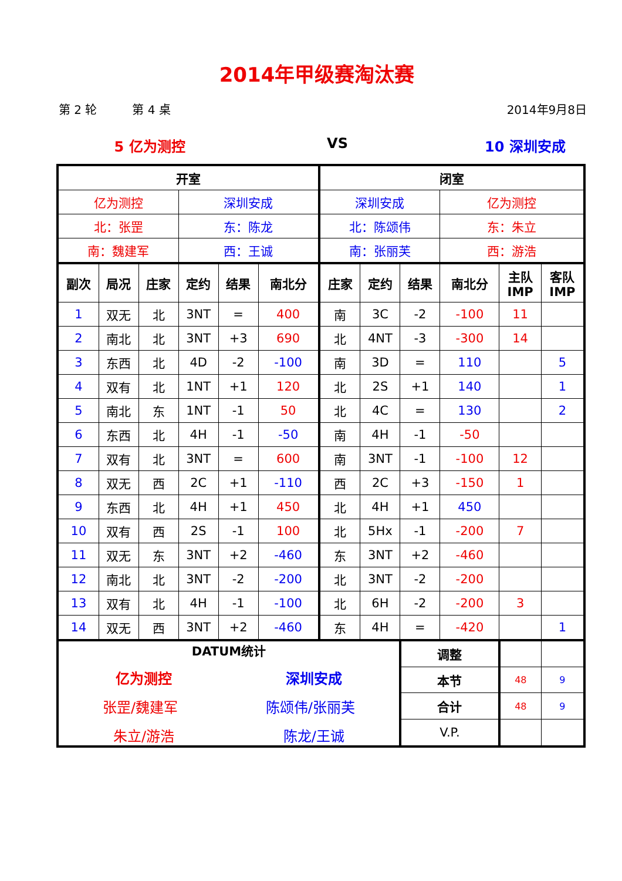2014年甲级赛淘汰赛
第 2 轮 第 4 桌 2014年9月8日
5 亿为测控 VS 10 深圳安成
| 开室 | | | | | | 闭室 | | | | | |
| --- | --- | --- | --- | --- | --- | --- | --- | --- | --- | --- | --- |
| 亿为测控 | | | 深圳安成 | | | 深圳安成 | | | 亿为测控 | | |
| 北：张罡 | | | 东：陈龙 | | | 北：陈颂伟 | | | 东：朱立 | | |
| 南：魏建军 | | | 西：王诚 | | | 南：张丽芙 | | | 西：游浩 | | |
| 副次 | 局况 | 庄家 | 定约 | 结果 | 南北分 | 庄家 | 定约 | 结果 | 南北分 | 主队 IMP | 客队 IMP |
| 1 | 双无 | 北 | 3NT | = | 400 | 南 | 3C | -2 | -100 | 11 | |
| 2 | 南北 | 北 | 3NT | +3 | 690 | 北 | 4NT | -3 | -300 | 14 | |
| 3 | 东西 | 北 | 4D | -2 | -100 | 南 | 3D | = | 110 | | 5 |
| 4 | 双有 | 北 | 1NT | +1 | 120 | 北 | 2S | +1 | 140 | | 1 |
| 5 | 南北 | 东 | 1NT | -1 | 50 | 北 | 4C | = | 130 | | 2 |
| 6 | 东西 | 北 | 4H | -1 | -50 | 南 | 4H | -1 | -50 | | |
| 7 | 双有 | 北 | 3NT | = | 600 | 南 | 3NT | -1 | -100 | 12 | |
| 8 | 双无 | 西 | 2C | +1 | -110 | 西 | 2C | +3 | -150 | 1 | |
| 9 | 东西 | 北 | 4H | +1 | 450 | 北 | 4H | +1 | 450 | | |
| 10 | 双有 | 西 | 2S | -1 | 100 | 北 | 5Hx | -1 | -200 | 7 | |
| 11 | 双无 | 东 | 3NT | +2 | -460 | 东 | 3NT | +2 | -460 | | |
| 12 | 南北 | 北 | 3NT | -2 | -200 | 北 | 3NT | -2 | -200 | | |
| 13 | 双有 | 北 | 4H | -1 | -100 | 北 | 6H | -2 | -200 | 3 | |
| 14 | 双无 | 西 | 3NT | +2 | -460 | 东 | 4H | = | -420 | | 1 |
| DATUM统计 亿为测控 深圳安成 张罡/魏建军 陈颂伟/张丽芙 朱立/游浩 陈龙/王诚 | | | | | | | | 调整 | | | |
| | | | | | | | | 本节 | | 48 | 9 |
| | | | | | | | | 合计 | | 48 | 9 |
| | | | | | | | | V.P. | | | |